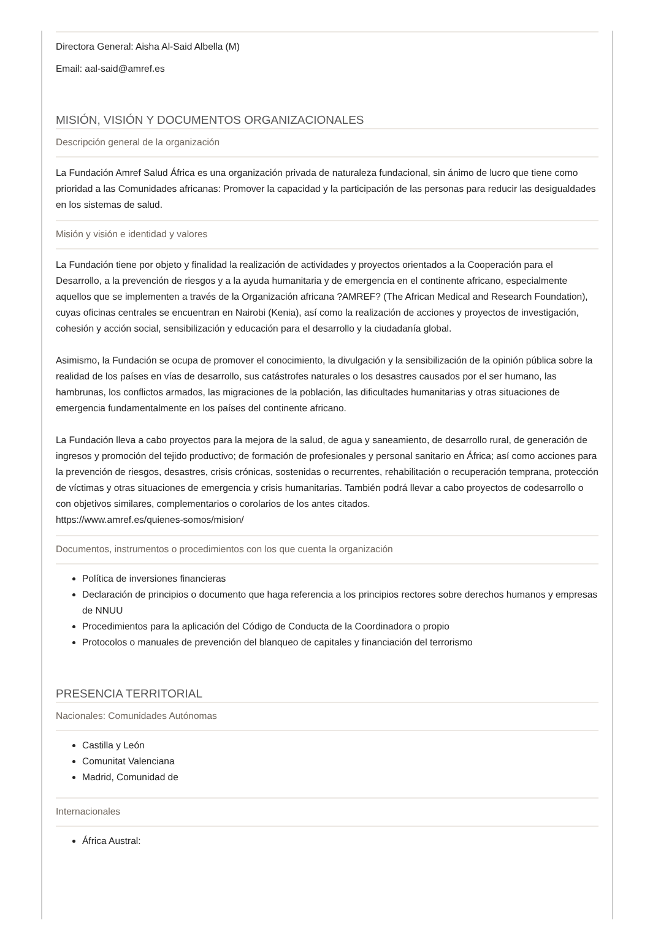Directora General: Aisha Al-Said Albella (M)
Email: aal-said@amref.es
MISIÓN, VISIÓN Y DOCUMENTOS ORGANIZACIONALES
Descripción general de la organización
La Fundación Amref Salud África es una organización privada de naturaleza fundacional, sin ánimo de lucro que tiene como prioridad a las Comunidades africanas: Promover la capacidad y la participación de las personas para reducir las desigualdades en los sistemas de salud.
Misión y visión e identidad y valores
La Fundación tiene por objeto y finalidad la realización de actividades y proyectos orientados a la Cooperación para el Desarrollo, a la prevención de riesgos y a la ayuda humanitaria y de emergencia en el continente africano, especialmente aquellos que se implementen a través de la Organización africana ?AMREF? (The African Medical and Research Foundation), cuyas oficinas centrales se encuentran en Nairobi (Kenia), así como la realización de acciones y proyectos de investigación, cohesión y acción social, sensibilización y educación para el desarrollo y la ciudadanía global.
Asimismo, la Fundación se ocupa de promover el conocimiento, la divulgación y la sensibilización de la opinión pública sobre la realidad de los países en vías de desarrollo, sus catástrofes naturales o los desastres causados por el ser humano, las hambrunas, los conflictos armados, las migraciones de la población, las dificultades humanitarias y otras situaciones de emergencia fundamentalmente en los países del continente africano.
La Fundación lleva a cabo proyectos para la mejora de la salud, de agua y saneamiento, de desarrollo rural, de generación de ingresos y promoción del tejido productivo; de formación de profesionales y personal sanitario en África; así como acciones para la prevención de riesgos, desastres, crisis crónicas, sostenidas o recurrentes, rehabilitación o recuperación temprana, protección de víctimas y otras situaciones de emergencia y crisis humanitarias. También podrá llevar a cabo proyectos de codesarrollo o con objetivos similares, complementarios o corolarios de los antes citados.
https://www.amref.es/quienes-somos/mision/
Documentos, instrumentos o procedimientos con los que cuenta la organización
Política de inversiones financieras
Declaración de principios o documento que haga referencia a los principios rectores sobre derechos humanos y empresas de NNUU
Procedimientos para la aplicación del Código de Conducta de la Coordinadora o propio
Protocolos o manuales de prevención del blanqueo de capitales y financiación del terrorismo
PRESENCIA TERRITORIAL
Nacionales: Comunidades Autónomas
Castilla y León
Comunitat Valenciana
Madrid, Comunidad de
Internacionales
África Austral: